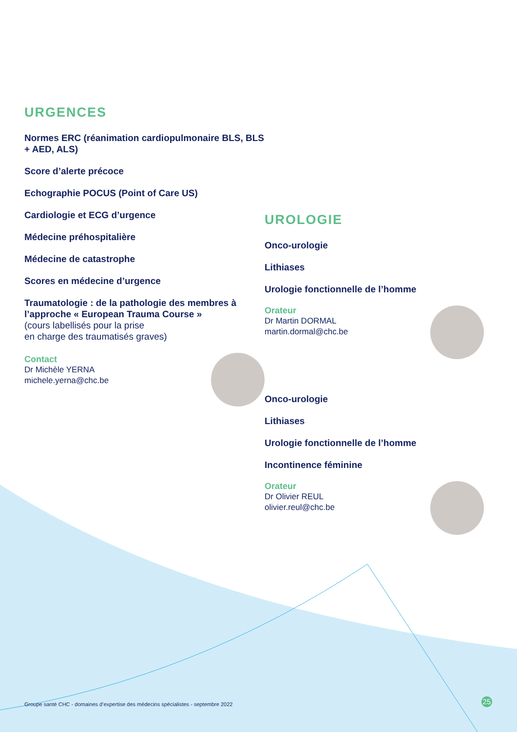URGENCES
Normes ERC (réanimation cardiopulmonaire BLS, BLS + AED, ALS)
Score d’alerte précoce
Echographie POCUS (Point of Care US)
Cardiologie et ECG d’urgence
Médecine préhospitalière
Médecine de catastrophe
Scores en médecine d’urgence
Traumatologie : de la pathologie des membres à l’approche « European Trauma Course »
(cours labellisés pour la prise
en charge des traumatisés graves)
Contact
Dr Michèle YERNA
michele.yerna@chc.be
UROLOGIE
Onco-urologie
Lithiases
Urologie fonctionnelle de l’homme
Orateur
Dr Martin DORMAL
martin.dormal@chc.be
Onco-urologie
Lithiases
Urologie fonctionnelle de l’homme
Incontinence féminine
Orateur
Dr Olivier REUL
olivier.reul@chc.be
Groupe santé CHC - domaines d’expertise des médecins spécialistes - septembre 2022
25